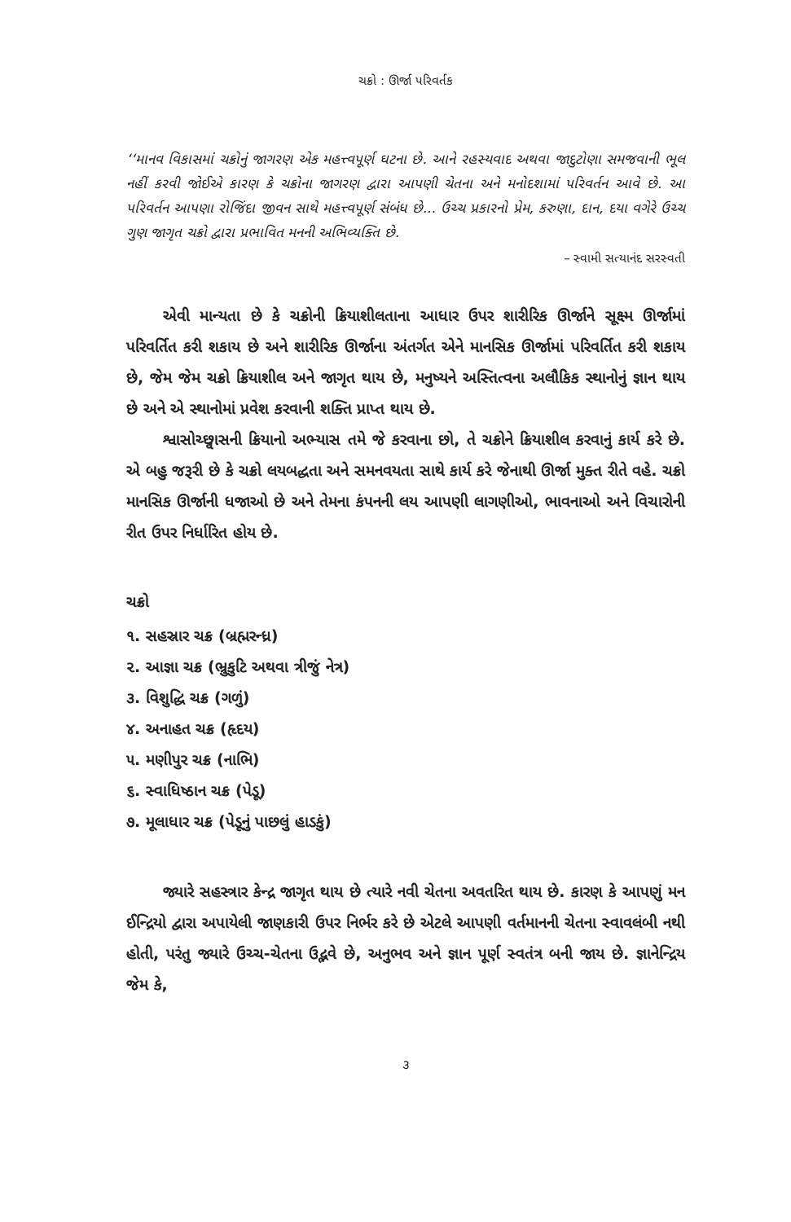ચક્રો : ઊર્જા પરિવર્તક
‘‘માનવ વિકાસમાં ચક્રોનું જાગરણ એક મહત્ત્વપૂર્ણ ઘટના છે. આને રહસ્યવાદ અથવા જાદુટોણા સમજવાની ભૂલ નહીં કરવી જોઈએ કારણ કે ચક્રોના જાગરણ દ્વારા આપણી ચેતના અને મનોદશામાં પરિવર્તન આવે છે. આ પરિવર્તન આપણા રોજિંદા જીવન સાથે મહત્ત્વપૂર્ણ સંબંધ છે... ઉચ્ચ પ્રકારનો પ્રેમ, કરુણા, દાન, દયા વગેરે ઉચ્ચ ગુણ જાગૃત ચક્રો દ્વારા પ્રભાવિત મનની અભિવ્યક્તિ છે.
– સ્વામી સત્યાનંદ સરસ્વતી
એવી માન્યતા છે કે ચક્રોની ક્રિયાશીલતાના આધાર ઉપર શારીરિક ઊર્જાને સૂક્ષ્મ ઊર્જામાં પરિવર્તિત કરી શકાય છે અને શારીરિક ઊર્જાના અંતર્ગત એને માનસિક ઊર્જામાં પરિવર્તિત કરી શકાય છે, જેમ જેમ ચક્રો ક્રિયાશીલ અને જાગૃત થાય છે, મનુષ્યને અસ્તિત્વના અલૌકિક સ્થાનોનું જ્ઞાન થાય છે અને એ સ્થાનોમાં પ્રવેશ કરવાની શક્તિ પ્રાપ્ત થાય છે.
શ્વાસોચ્છ્વાસની ક્રિયાનો અભ્યાસ તમે જે કરવાના છો, તે ચક્રોને ક્રિયાશીલ કરવાનું કાર્ય કરે છે. એ બહુ જરૂરી છે કે ચક્રો લયબદ્ધતા અને સમનવયતા સાથે કાર્ય કરે જેનાથી ઊર્જા મુક્ત રીતે વહે. ચક્રો માનસિક ઊર્જાની ધજાઓ છે અને તેમના કંપનની લય આપણી લાગણીઓ, ભાવનાઓ અને વિચારોની રીત ઉપર નિર્ધારિત હોય છે.
ચક્રો
૧. સહસ્રાર ચક્ર (બ્રહ્મરન્ધ્ર)
૨. આજ્ઞા ચક્ર (ભ્રુકુટિ અથવા ત્રીજું નેત્ર)
૩. વિશુદ્ધિ ચક્ર (ગળું)
૪. અનાહત ચક્ર (હૃદય)
૫. મણીપુર ચક્ર (નાભિ)
૬. સ્વાધિષ્ઠાન ચક્ર (પેડૂ)
૭. મૂલાધાર ચક્ર (પેડૂનું પાછલું હાડકું)
જ્યારે સહસ્ત્રાર કેન્દ્ર જાગૃત થાય છે ત્યારે નવી ચેતના અવતરિત થાય છે. કારણ કે આપણું મન ઈન્દ્રિયો દ્વારા અપાયેલી જાણકારી ઉપર નિર્ભર કરે છે એટલે આપણી વર્તમાનની ચેતના સ્વાવલંબી નથી હોતી, પરંતુ જ્યારે ઉચ્ચ-ચેતના ઉદ્ભવે છે, અનુભવ અને જ્ઞાન પૂર્ણ સ્વતંત્ર બની જાય છે. જ્ઞાનેન્દ્રિય જેમ કે,
૩